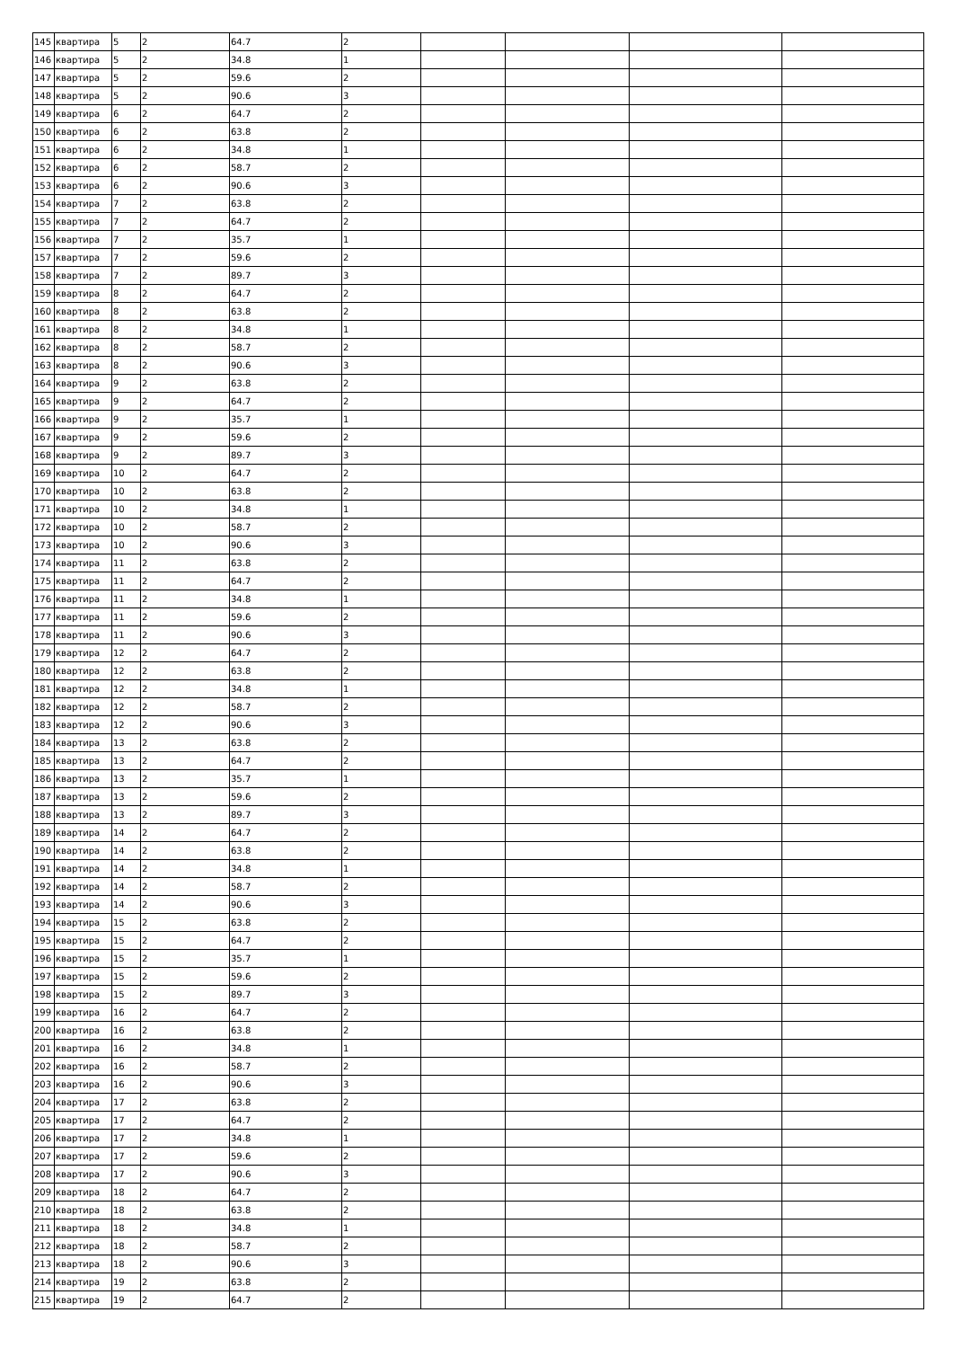| 145 | квартира | 5 | 2 | 64.7 | 2 | | | | |
| 146 | квартира | 5 | 2 | 34.8 | 1 | | | | |
| 147 | квартира | 5 | 2 | 59.6 | 2 | | | | |
| 148 | квартира | 5 | 2 | 90.6 | 3 | | | | |
| 149 | квартира | 6 | 2 | 64.7 | 2 | | | | |
| 150 | квартира | 6 | 2 | 63.8 | 2 | | | | |
| 151 | квартира | 6 | 2 | 34.8 | 1 | | | | |
| 152 | квартира | 6 | 2 | 58.7 | 2 | | | | |
| 153 | квартира | 6 | 2 | 90.6 | 3 | | | | |
| 154 | квартира | 7 | 2 | 63.8 | 2 | | | | |
| 155 | квартира | 7 | 2 | 64.7 | 2 | | | | |
| 156 | квартира | 7 | 2 | 35.7 | 1 | | | | |
| 157 | квартира | 7 | 2 | 59.6 | 2 | | | | |
| 158 | квартира | 7 | 2 | 89.7 | 3 | | | | |
| 159 | квартира | 8 | 2 | 64.7 | 2 | | | | |
| 160 | квартира | 8 | 2 | 63.8 | 2 | | | | |
| 161 | квартира | 8 | 2 | 34.8 | 1 | | | | |
| 162 | квартира | 8 | 2 | 58.7 | 2 | | | | |
| 163 | квартира | 8 | 2 | 90.6 | 3 | | | | |
| 164 | квартира | 9 | 2 | 63.8 | 2 | | | | |
| 165 | квартира | 9 | 2 | 64.7 | 2 | | | | |
| 166 | квартира | 9 | 2 | 35.7 | 1 | | | | |
| 167 | квартира | 9 | 2 | 59.6 | 2 | | | | |
| 168 | квартира | 9 | 2 | 89.7 | 3 | | | | |
| 169 | квартира | 10 | 2 | 64.7 | 2 | | | | |
| 170 | квартира | 10 | 2 | 63.8 | 2 | | | | |
| 171 | квартира | 10 | 2 | 34.8 | 1 | | | | |
| 172 | квартира | 10 | 2 | 58.7 | 2 | | | | |
| 173 | квартира | 10 | 2 | 90.6 | 3 | | | | |
| 174 | квартира | 11 | 2 | 63.8 | 2 | | | | |
| 175 | квартира | 11 | 2 | 64.7 | 2 | | | | |
| 176 | квартира | 11 | 2 | 34.8 | 1 | | | | |
| 177 | квартира | 11 | 2 | 59.6 | 2 | | | | |
| 178 | квартира | 11 | 2 | 90.6 | 3 | | | | |
| 179 | квартира | 12 | 2 | 64.7 | 2 | | | | |
| 180 | квартира | 12 | 2 | 63.8 | 2 | | | | |
| 181 | квартира | 12 | 2 | 34.8 | 1 | | | | |
| 182 | квартира | 12 | 2 | 58.7 | 2 | | | | |
| 183 | квартира | 12 | 2 | 90.6 | 3 | | | | |
| 184 | квартира | 13 | 2 | 63.8 | 2 | | | | |
| 185 | квартира | 13 | 2 | 64.7 | 2 | | | | |
| 186 | квартира | 13 | 2 | 35.7 | 1 | | | | |
| 187 | квартира | 13 | 2 | 59.6 | 2 | | | | |
| 188 | квартира | 13 | 2 | 89.7 | 3 | | | | |
| 189 | квартира | 14 | 2 | 64.7 | 2 | | | | |
| 190 | квартира | 14 | 2 | 63.8 | 2 | | | | |
| 191 | квартира | 14 | 2 | 34.8 | 1 | | | | |
| 192 | квартира | 14 | 2 | 58.7 | 2 | | | | |
| 193 | квартира | 14 | 2 | 90.6 | 3 | | | | |
| 194 | квартира | 15 | 2 | 63.8 | 2 | | | | |
| 195 | квартира | 15 | 2 | 64.7 | 2 | | | | |
| 196 | квартира | 15 | 2 | 35.7 | 1 | | | | |
| 197 | квартира | 15 | 2 | 59.6 | 2 | | | | |
| 198 | квартира | 15 | 2 | 89.7 | 3 | | | | |
| 199 | квартира | 16 | 2 | 64.7 | 2 | | | | |
| 200 | квартира | 16 | 2 | 63.8 | 2 | | | | |
| 201 | квартира | 16 | 2 | 34.8 | 1 | | | | |
| 202 | квартира | 16 | 2 | 58.7 | 2 | | | | |
| 203 | квартира | 16 | 2 | 90.6 | 3 | | | | |
| 204 | квартира | 17 | 2 | 63.8 | 2 | | | | |
| 205 | квартира | 17 | 2 | 64.7 | 2 | | | | |
| 206 | квартира | 17 | 2 | 34.8 | 1 | | | | |
| 207 | квартира | 17 | 2 | 59.6 | 2 | | | | |
| 208 | квартира | 17 | 2 | 90.6 | 3 | | | | |
| 209 | квартира | 18 | 2 | 64.7 | 2 | | | | |
| 210 | квартира | 18 | 2 | 63.8 | 2 | | | | |
| 211 | квартира | 18 | 2 | 34.8 | 1 | | | | |
| 212 | квартира | 18 | 2 | 58.7 | 2 | | | | |
| 213 | квартира | 18 | 2 | 90.6 | 3 | | | | |
| 214 | квартира | 19 | 2 | 63.8 | 2 | | | | |
| 215 | квартира | 19 | 2 | 64.7 | 2 | | | | |